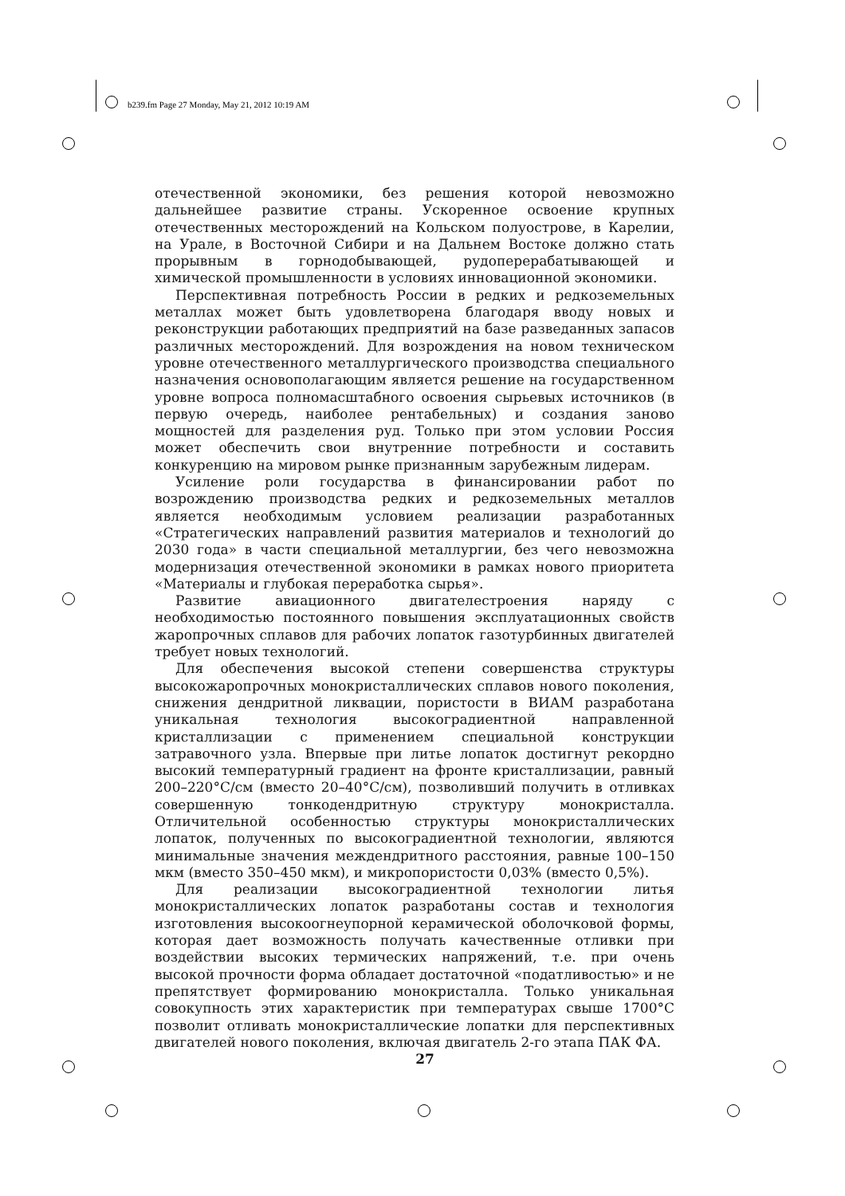b239.fm Page 27 Monday, May 21, 2012 10:19 AM
отечественной экономики, без решения которой невозможно дальнейшее развитие страны. Ускоренное освоение крупных отечественных месторождений на Кольском полуострове, в Карелии, на Урале, в Восточной Сибири и на Дальнем Востоке должно стать прорывным в горнодобывающей, рудоперерабатывающей и химической промышленности в условиях инновационной экономики.
Перспективная потребность России в редких и редкоземельных металлах может быть удовлетворена благодаря вводу новых и реконструкции работающих предприятий на базе разведанных запасов различных месторождений. Для возрождения на новом техническом уровне отечественного металлургического производства специального назначения основополагающим является решение на государственном уровне вопроса полномасштабного освоения сырьевых источников (в первую очередь, наиболее рентабельных) и создания заново мощностей для разделения руд. Только при этом условии Россия может обеспечить свои внутренние потребности и составить конкуренцию на мировом рынке признанным зарубежным лидерам.
Усиление роли государства в финансировании работ по возрождению производства редких и редкоземельных металлов является необходимым условием реализации разработанных «Стратегических направлений развития материалов и технологий до 2030 года» в части специальной металлургии, без чего невозможна модернизация отечественной экономики в рамках нового приоритета «Материалы и глубокая переработка сырья».
Развитие авиационного двигателестроения наряду с необходимостью постоянного повышения эксплуатационных свойств жаропрочных сплавов для рабочих лопаток газотурбинных двигателей требует новых технологий.
Для обеспечения высокой степени совершенства структуры высокожаропрочных монокристаллических сплавов нового поколения, снижения дендритной ликвации, пористости в ВИАМ разработана уникальная технология высокоградиентной направленной кристаллизации с применением специальной конструкции затравочного узла. Впервые при литье лопаток достигнут рекордно высокий температурный градиент на фронте кристаллизации, равный 200–220°С/см (вместо 20–40°С/см), позволивший получить в отливках совершенную тонкодендритную структуру монокристалла. Отличительной особенностью структуры монокристаллических лопаток, полученных по высокоградиентной технологии, являются минимальные значения междендритного расстояния, равные 100–150 мкм (вместо 350–450 мкм), и микропористости 0,03% (вместо 0,5%).
Для реализации высокоградиентной технологии литья монокристаллических лопаток разработаны состав и технология изготовления высокоогнеупорной керамической оболочковой формы, которая дает возможность получать качественные отливки при воздействии высоких термических напряжений, т.е. при очень высокой прочности форма обладает достаточной «податливостью» и не препятствует формированию монокристалла. Только уникальная совокупность этих характеристик при температурах свыше 1700°С позволит отливать монокристаллические лопатки для перспективных двигателей нового поколения, включая двигатель 2-го этапа ПАК ФА.
27